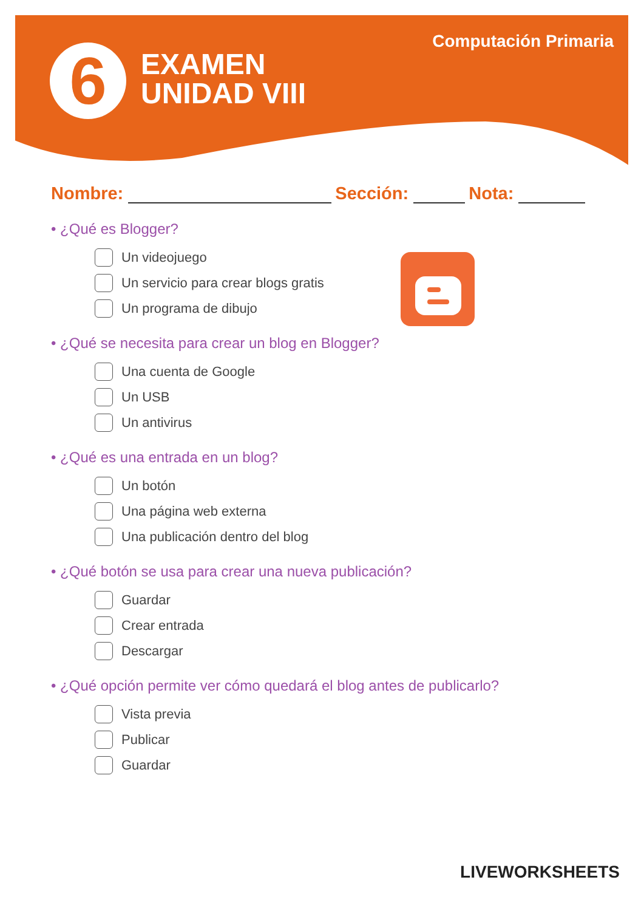6
EXAMEN
UNIDAD VIII
Computación Primaria
Nombre: Sección: Nota:
• ¿Qué es Blogger?
Un videojuego
Un servicio para crear blogs gratis
Un programa de dibujo
• ¿Qué se necesita para crear un blog en Blogger?
Una cuenta de Google
Un USB
Un antivirus
• ¿Qué es una entrada en un blog?
Un botón
Una página web externa
Una publicación dentro del blog
• ¿Qué botón se usa para crear una nueva publicación?
Guardar
Crear entrada
Descargar
• ¿Qué opción permite ver cómo quedará el blog antes de publicarlo?
Vista previa
Publicar
Guardar
LIVEWORKSHEETS